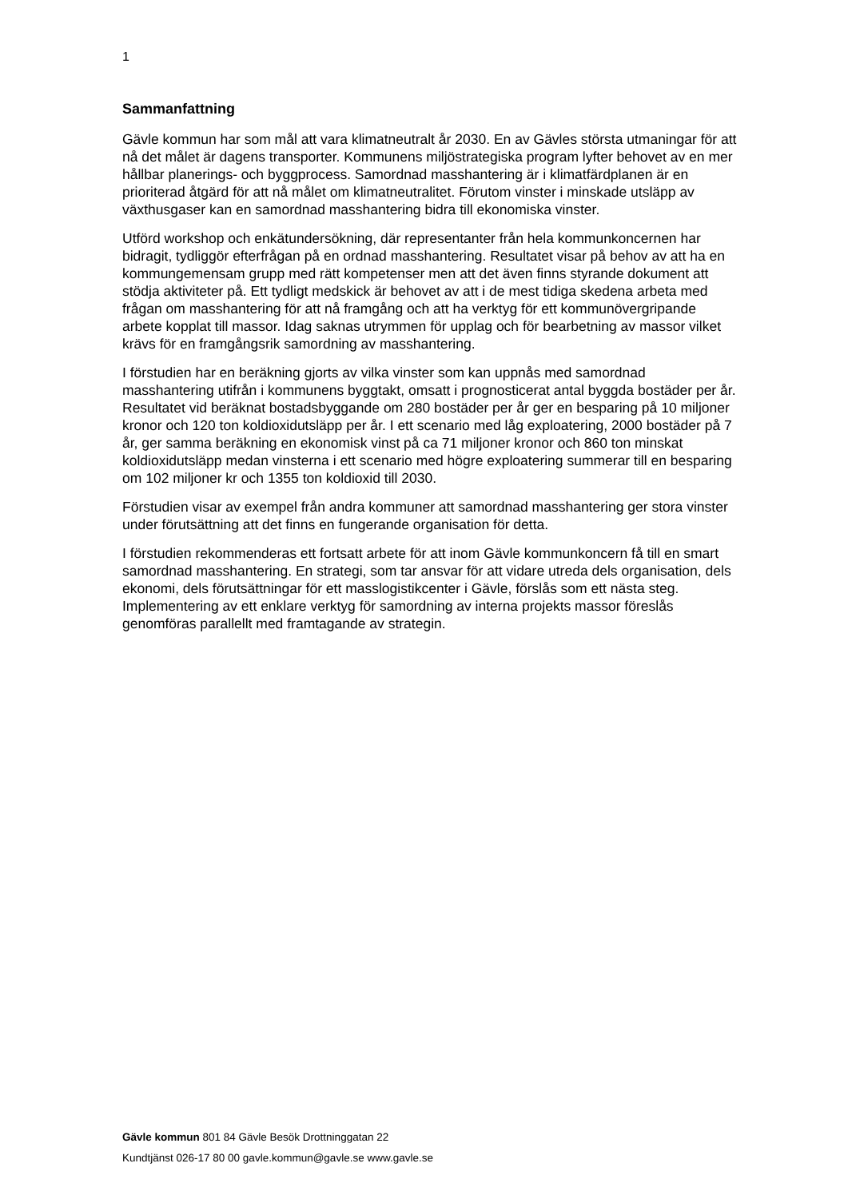1
Sammanfattning
Gävle kommun har som mål att vara klimatneutralt år 2030. En av Gävles största utmaningar för att nå det målet är dagens transporter. Kommunens miljöstrategiska program lyfter behovet av en mer hållbar planerings- och byggprocess. Samordnad masshantering är i klimatfärdplanen är en prioriterad åtgärd för att nå målet om klimatneutralitet. Förutom vinster i minskade utsläpp av växthusgaser kan en samordnad masshantering bidra till ekonomiska vinster.
Utförd workshop och enkätundersökning, där representanter från hela kommunkoncernen har bidragit, tydliggör efterfrågan på en ordnad masshantering. Resultatet visar på behov av att ha en kommungemensam grupp med rätt kompetenser men att det även finns styrande dokument att stödja aktiviteter på. Ett tydligt medskick är behovet av att i de mest tidiga skedena arbeta med frågan om masshantering för att nå framgång och att ha verktyg för ett kommunövergripande arbete kopplat till massor. Idag saknas utrymmen för upplag och för bearbetning av massor vilket krävs för en framgångsrik samordning av masshantering.
I förstudien har en beräkning gjorts av vilka vinster som kan uppnås med samordnad masshantering utifrån i kommunens byggtakt, omsatt i prognosticerat antal byggda bostäder per år. Resultatet vid beräknat bostadsbyggande om 280 bostäder per år ger en besparing på 10 miljoner kronor och 120 ton koldioxidutsläpp per år. I ett scenario med låg exploatering, 2000 bostäder på 7 år, ger samma beräkning en ekonomisk vinst på ca 71 miljoner kronor och 860 ton minskat koldioxidutsläpp medan vinsterna i ett scenario med högre exploatering summerar till en besparing om 102 miljoner kr och 1355 ton koldioxid till 2030.
Förstudien visar av exempel från andra kommuner att samordnad masshantering ger stora vinster under förutsättning att det finns en fungerande organisation för detta.
I förstudien rekommenderas ett fortsatt arbete för att inom Gävle kommunkoncern få till en smart samordnad masshantering. En strategi, som tar ansvar för att vidare utreda dels organisation, dels ekonomi, dels förutsättningar för ett masslogistikcenter i Gävle, förslås som ett nästa steg. Implementering av ett enklare verktyg för samordning av interna projekts massor föreslås genomföras parallellt med framtagande av strategin.
Gävle kommun 801 84 Gävle Besök Drottninggatan 22
Kundtjänst 026-17 80 00 gavle.kommun@gavle.se www.gavle.se